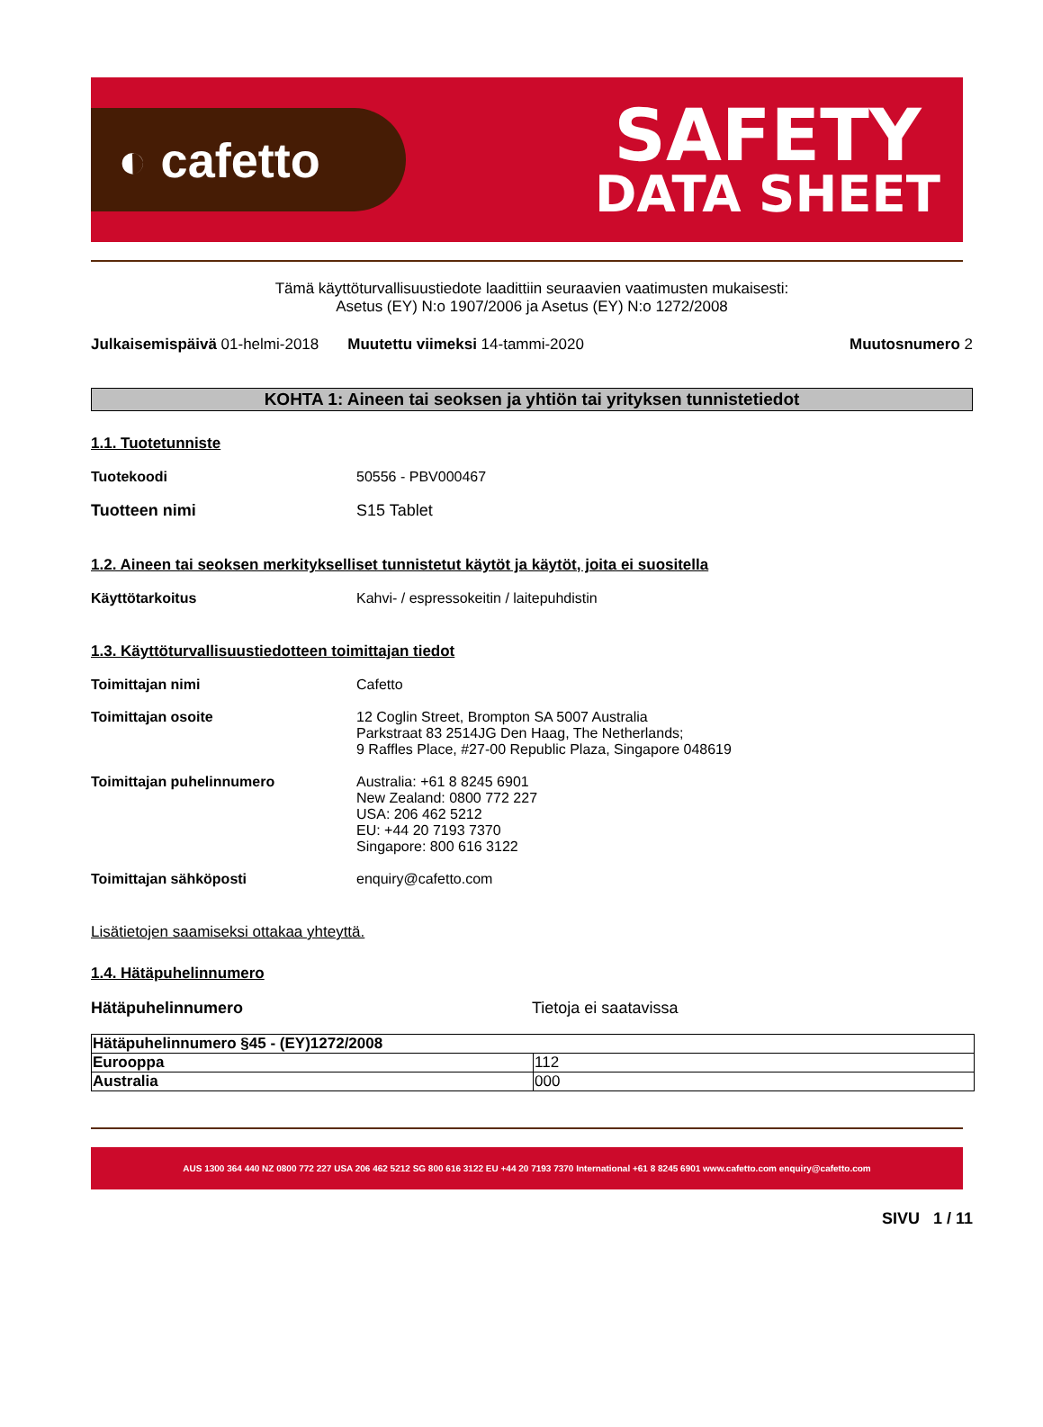◐ cafetto
SAFETY
DATA SHEET
Tämä käyttöturvallisuustiedote laadittiin seuraavien vaatimusten mukaisesti:
Asetus (EY) N:o 1907/2006 ja Asetus (EY) N:o 1272/2008
Julkaisemispäivä 01-helmi-2018 Muutettu viimeksi 14-tammi-2020 Muutosnumero 2
KOHTA 1: Aineen tai seoksen ja yhtiön tai yrityksen tunnistetiedot
1.1. Tuotetunniste
Tuotekoodi 50556 - PBV000467
Tuotteen nimi S15 Tablet
1.2. Aineen tai seoksen merkitykselliset tunnistetut käytöt ja käytöt, joita ei suositella
Käyttötarkoitus Kahvi- / espressokeitin / laitepuhdistin
1.3. Käyttöturvallisuustiedotteen toimittajan tiedot
Toimittajan nimi Cafetto
Toimittajan osoite 12 Coglin Street, Brompton SA 5007 Australia
Parkstraat 83 2514JG Den Haag, The Netherlands;
9 Raffles Place, #27-00 Republic Plaza, Singapore 048619
Toimittajan puhelinnumero Australia: +61 8 8245 6901
New Zealand: 0800 772 227
USA: 206 462 5212
EU: +44 20 7193 7370
Singapore: 800 616 3122
Toimittajan sähköposti enquiry@cafetto.com
Lisätietojen saamiseksi ottakaa yhteyttä.
1.4. Hätäpuhelinnumero
Hätäpuhelinnumero Tietoja ei saatavissa
| Hätäpuhelinnumero §45 - (EY)1272/2008 | |
| Eurooppa | 112 |
| Australia | 000 |
AUS 1300 364 440 NZ 0800 772 227 USA 206 462 5212 SG 800 616 3122 EU +44 20 7193 7370 International +61 8 8245 6901 www.cafetto.com enquiry@cafetto.com
SIVU 1 / 11